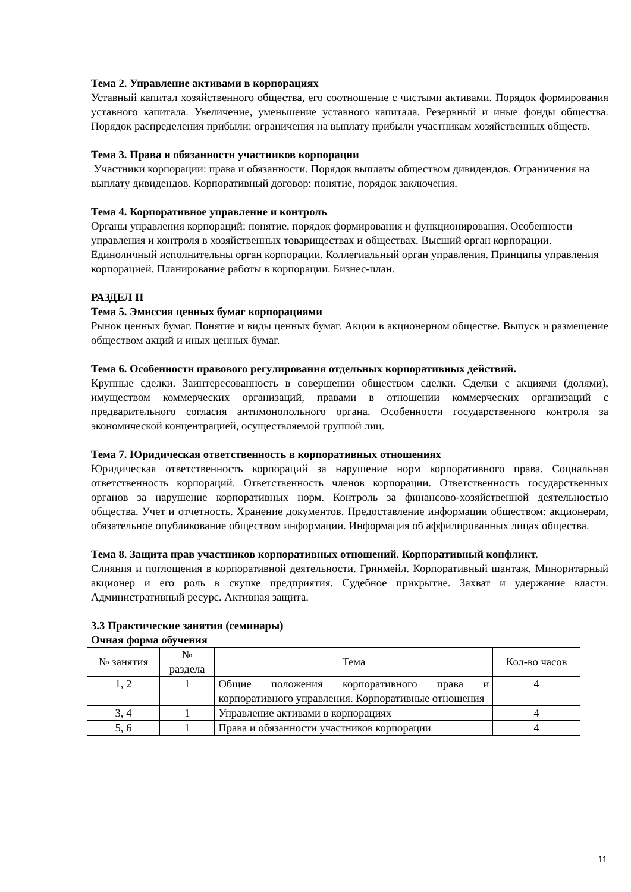Тема 2. Управление активами в корпорациях
Уставный капитал хозяйственного общества, его соотношение с чистыми активами. Порядок формирования уставного капитала. Увеличение, уменьшение уставного капитала. Резервный и иные фонды общества. Порядок распределения прибыли: ограничения на выплату прибыли участникам хозяйственных обществ.
Тема 3. Права и обязанности участников корпорации
Участники корпорации: права и обязанности. Порядок выплаты обществом дивидендов. Ограничения на выплату дивидендов. Корпоративный договор: понятие, порядок заключения.
Тема 4. Корпоративное управление и контроль
Органы управления корпораций: понятие, порядок формирования и функционирования. Особенности управления и контроля в хозяйственных товариществах и обществах. Высший орган корпорации. Единоличный исполнительны орган корпорации. Коллегиальный орган управления. Принципы управления корпорацией. Планирование работы в корпорации. Бизнес-план.
РАЗДЕЛ II
Тема 5. Эмиссия ценных бумаг корпорациями
Рынок ценных бумаг. Понятие и виды ценных бумаг. Акции в акционерном обществе. Выпуск и размещение обществом акций и иных ценных бумаг.
Тема 6. Особенности правового регулирования отдельных корпоративных действий.
Крупные сделки. Заинтересованность в совершении обществом сделки. Сделки с акциями (долями), имуществом коммерческих организаций, правами в отношении коммерческих организаций с предварительного согласия антимонопольного органа. Особенности государственного контроля за экономической концентрацией, осуществляемой группой лиц.
Тема 7. Юридическая ответственность в корпоративных отношениях
Юридическая ответственность корпораций за нарушение норм корпоративного права. Социальная ответственность корпораций. Ответственность членов корпорации. Ответственность государственных органов за нарушение корпоративных норм. Контроль за финансово-хозяйственной деятельностью общества. Учет и отчетность. Хранение документов. Предоставление информации обществом: акционерам, обязательное опубликование обществом информации. Информация об аффилированных лицах общества.
Тема 8. Защита прав участников корпоративных отношений. Корпоративный конфликт.
Слияния и поглощения в корпоративной деятельности. Гринмейл. Корпоративный шантаж. Миноритарный акционер и его роль в скупке предприятия. Судебное прикрытие. Захват и удержание власти. Административный ресурс. Активная защита.
3.3 Практические занятия (семинары)
Очная форма обучения
| № занятия | № раздела | Тема | Кол-во часов |
| --- | --- | --- | --- |
| 1, 2 | 1 | Общие положения корпоративного права и корпоративного управления. Корпоративные отношения | 4 |
| 3, 4 | 1 | Управление активами в корпорациях | 4 |
| 5, 6 | 1 | Права и обязанности участников корпорации | 4 |
11